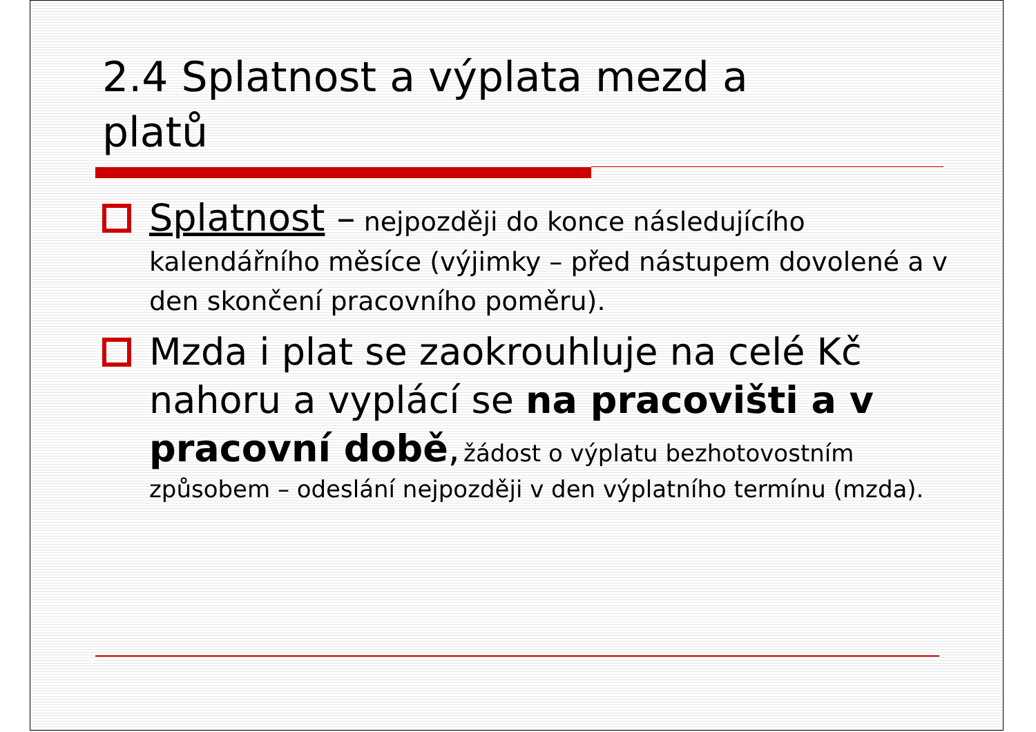2.4 Splatnost a výplata mezd a
platů
Splatnost – nejpozději do konce následujícího kalendářního měsíce (výjimky – před nástupem dovolené a v den skončení pracovního poměru).
Mzda i plat se zaokrouhluje na celé Kč nahoru a vyplácí se na pracovišti a v pracovní době, žádost o výplatu bezhotovostním způsobem – odeslání nejpozději v den výplatního termínu (mzda).